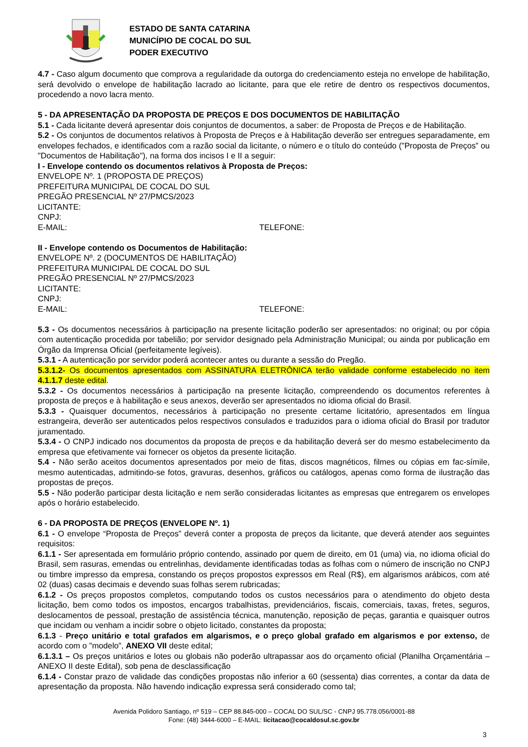ESTADO DE SANTA CATARINA
MUNICÍPIO DE COCAL DO SUL
PODER EXECUTIVO
4.7 - Caso algum documento que comprova a regularidade da outorga do credenciamento esteja no envelope de habilitação, será devolvido o envelope de habilitação lacrado ao licitante, para que ele retire de dentro os respectivos documentos, procedendo a novo lacra mento.
5 - DA APRESENTAÇÃO DA PROPOSTA DE PREÇOS E DOS DOCUMENTOS DE HABILITAÇÃO
5.1 - Cada licitante deverá apresentar dois conjuntos de documentos, a saber: de Proposta de Preços e de Habilitação.
5.2 - Os conjuntos de documentos relativos à Proposta de Preços e à Habilitação deverão ser entregues separadamente, em envelopes fechados, e identificados com a razão social da licitante, o número e o título do conteúdo ("Proposta de Preços” ou "Documentos de Habilitação"), na forma dos incisos I e II a seguir:
I - Envelope contendo os documentos relativos à Proposta de Preços:
ENVELOPE Nº. 1 (PROPOSTA DE PREÇOS)
PREFEITURA MUNICIPAL DE COCAL DO SUL
PREGÃO PRESENCIAL Nº 27/PMCS/2023
LICITANTE:
CNPJ:
E-MAIL: TELEFONE:
II - Envelope contendo os Documentos de Habilitação:
ENVELOPE Nº. 2 (DOCUMENTOS DE HABILITAÇÃO)
PREFEITURA MUNICIPAL DE COCAL DO SUL
PREGÃO PRESENCIAL Nº 27/PMCS/2023
LICITANTE:
CNPJ:
E-MAIL: TELEFONE:
5.3 - Os documentos necessários à participação na presente licitação poderão ser apresentados: no original; ou por cópia com autenticação procedida por tabelião; por servidor designado pela Administração Municipal; ou ainda por publicação em Órgão da Imprensa Oficial (perfeitamente legíveis).
5.3.1 - A autenticação por servidor poderá acontecer antes ou durante a sessão do Pregão.
5.3.1.2- Os documentos apresentados com ASSINATURA ELETRÔNICA terão validade conforme estabelecido no item 4.1.1.7 deste edital.
5.3.2 - Os documentos necessários à participação na presente licitação, compreendendo os documentos referentes à proposta de preços e à habilitação e seus anexos, deverão ser apresentados no idioma oficial do Brasil.
5.3.3 - Quaisquer documentos, necessários à participação no presente certame licitatório, apresentados em língua estrangeira, deverão ser autenticados pelos respectivos consulados e traduzidos para o idioma oficial do Brasil por tradutor juramentado.
5.3.4 - O CNPJ indicado nos documentos da proposta de preços e da habilitação deverá ser do mesmo estabelecimento da empresa que efetivamente vai fornecer os objetos da presente licitação.
5.4 - Não serão aceitos documentos apresentados por meio de fitas, discos magnéticos, filmes ou cópias em fac-símile, mesmo autenticadas, admitindo-se fotos, gravuras, desenhos, gráficos ou catálogos, apenas como forma de ilustração das propostas de preços.
5.5 - Não poderão participar desta licitação e nem serão consideradas licitantes as empresas que entregarem os envelopes após o horário estabelecido.
6 - DA PROPOSTA DE PREÇOS (ENVELOPE Nº. 1)
6.1 - O envelope “Proposta de Preços” deverá conter a proposta de preços da licitante, que deverá atender aos seguintes requisitos:
6.1.1 - Ser apresentada em formulário próprio contendo, assinado por quem de direito, em 01 (uma) via, no idioma oficial do Brasil, sem rasuras, emendas ou entrelinhas, devidamente identificadas todas as folhas com o número de inscrição no CNPJ ou timbre impresso da empresa, constando os preços propostos expressos em Real (R$), em algarismos arábicos, com até 02 (duas) casas decimais e devendo suas folhas serem rubricadas;
6.1.2 - Os preços propostos completos, computando todos os custos necessários para o atendimento do objeto desta licitação, bem como todos os impostos, encargos trabalhistas, previdenciários, fiscais, comerciais, taxas, fretes, seguros, deslocamentos de pessoal, prestação de assistência técnica, manutenção, reposição de peças, garantia e quaisquer outros que incidam ou venham a incidir sobre o objeto licitado, constantes da proposta;
6.1.3 - Preço unitário e total grafados em algarismos, e o preço global grafado em algarismos e por extenso, de acordo com o "modelo”, ANEXO VII deste edital;
6.1.3.1 – Os preços unitários e lotes ou globais não poderão ultrapassar aos do orçamento oficial (Planilha Orçamentária – ANEXO II deste Edital), sob pena de desclassificação
6.1.4 - Constar prazo de validade das condições propostas não inferior a 60 (sessenta) dias correntes, a contar da data de apresentação da proposta. Não havendo indicação expressa será considerado como tal;
Avenida Polidoro Santiago, nº 519 – CEP 88.845-000 – COCAL DO SUL/SC - CNPJ 95.778.056/0001-88
Fone: (48) 3444-6000 – E-MAIL: licitacao@cocaldosul.sc.gov.br
3